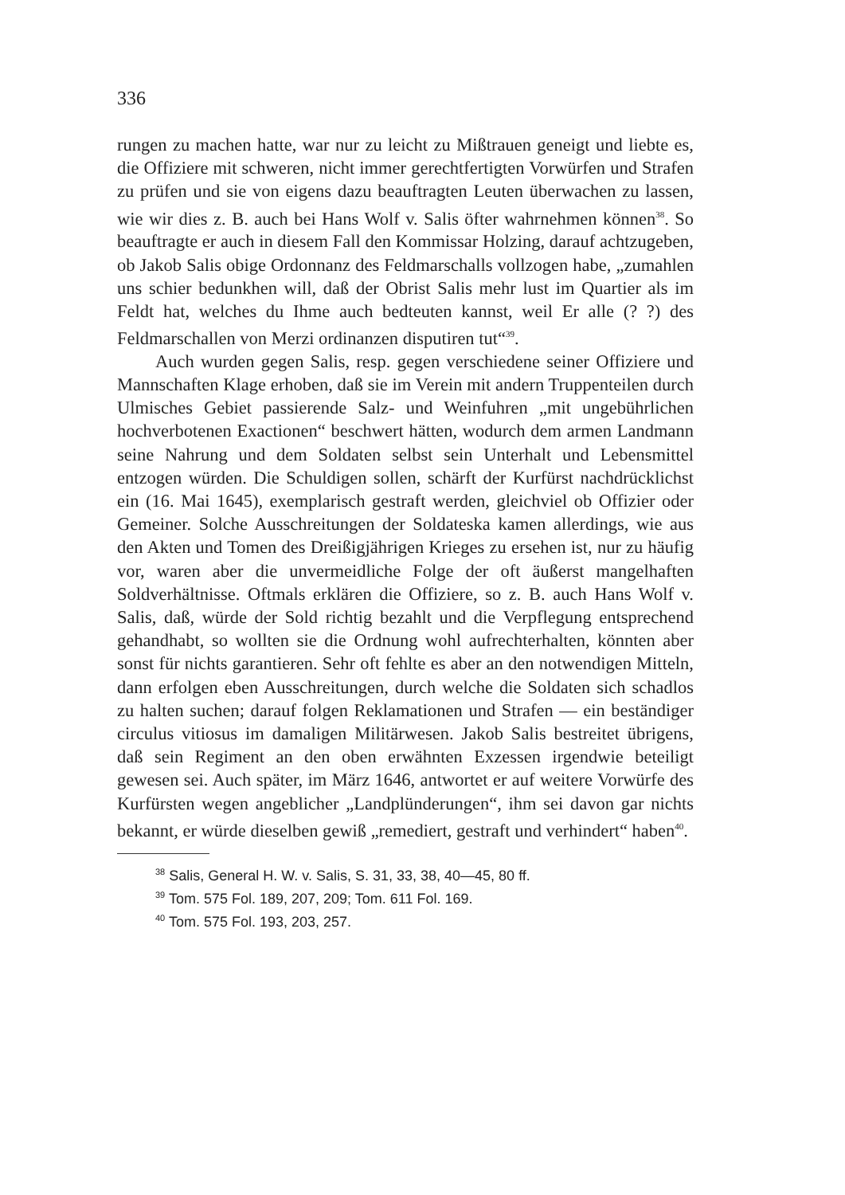336
rungen zu machen hatte, war nur zu leicht zu Mißtrauen geneigt und liebte es, die Offiziere mit schweren, nicht immer gerechtfertigten Vorwürfen und Strafen zu prüfen und sie von eigens dazu beauftragten Leuten überwachen zu lassen, wie wir dies z. B. auch bei Hans Wolf v. Salis öfter wahrnehmen können<sup>38</sup>. So beauftragte er auch in diesem Fall den Kommissar Holzing, darauf achtzugeben, ob Jakob Salis obige Ordonnanz des Feldmarschalls vollzogen habe, „zumahlen uns schier bedunkhen will, daß der Obrist Salis mehr lust im Quartier als im Feldt hat, welches du Ihme auch bedteuten kannst, weil Er alle (? ?) des Feldmarschallen von Merzi ordinanzen disputiren tut“<sup>39</sup>.
Auch wurden gegen Salis, resp. gegen verschiedene seiner Offiziere und Mannschaften Klage erhoben, daß sie im Verein mit andern Truppenteilen durch Ulmisches Gebiet passierende Salz- und Weinfuhren „mit ungebührlichen hochverbotenen Exactionen“ beschwert hätten, wodurch dem armen Landmann seine Nahrung und dem Soldaten selbst sein Unterhalt und Lebensmittel entzogen würden. Die Schuldigen sollen, schärft der Kurfürst nachdrücklichst ein (16. Mai 1645), exemplarisch gestraft werden, gleichviel ob Offizier oder Gemeiner. Solche Ausschreitungen der Soldateska kamen allerdings, wie aus den Akten und Tomen des Dreißigjährigen Krieges zu ersehen ist, nur zu häufig vor, waren aber die unvermeidliche Folge der oft äußerst mangelhaften Soldverhältnisse. Oftmals erklären die Offiziere, so z. B. auch Hans Wolf v. Salis, daß, würde der Sold richtig bezahlt und die Verpflegung entsprechend gehandhabt, so wollten sie die Ordnung wohl aufrechterhalten, könnten aber sonst für nichts garantieren. Sehr oft fehlte es aber an den notwendigen Mitteln, dann erfolgen eben Ausschreitungen, durch welche die Soldaten sich schadlos zu halten suchen; darauf folgen Reklamationen und Strafen — ein beständiger circulus vitiosus im damaligen Militärwesen. Jakob Salis bestreitet übrigens, daß sein Regiment an den oben erwähnten Exzessen irgendwie beteiligt gewesen sei. Auch später, im März 1646, antwortet er auf weitere Vorwürfe des Kurfürsten wegen angeblicher „Landplünderungen“, ihm sei davon gar nichts bekannt, er würde dieselben gewiß „remediert, gestraft und verhindert“ haben<sup>40</sup>.
<sup>38</sup> Salis, General H. W. v. Salis, S. 31, 33, 38, 40—45, 80 ff.
<sup>39</sup> Tom. 575 Fol. 189, 207, 209; Tom. 611 Fol. 169.
<sup>40</sup> Tom. 575 Fol. 193, 203, 257.